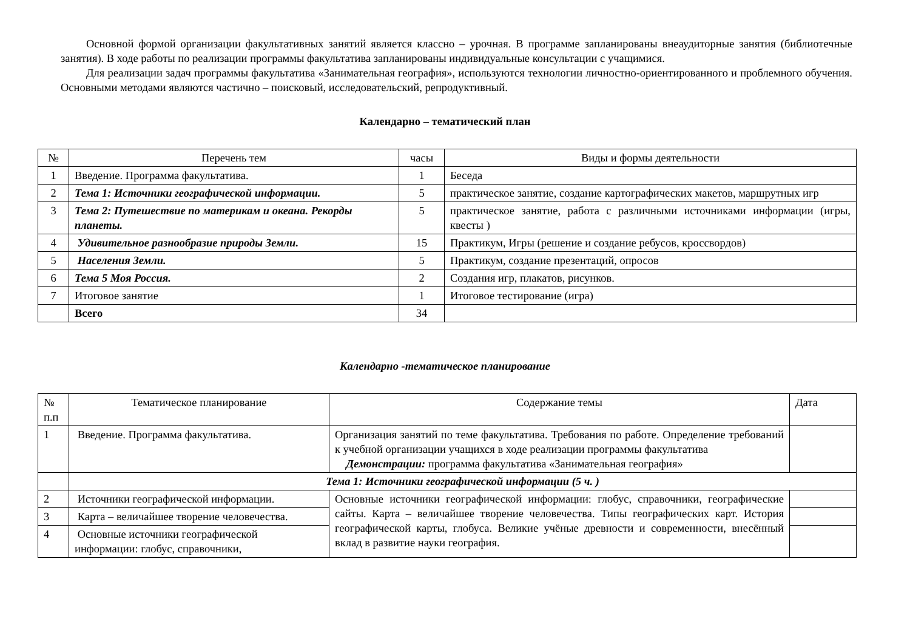Основной формой организации факультативных занятий является классно – урочная. В программе запланированы внеаудиторные занятия (библиотечные занятия). В ходе работы по реализации программы факультатива запланированы индивидуальные консультации с учащимися.
Для реализации задач программы факультатива «Занимательная география», используются технологии личностно-ориентированного и проблемного обучения. Основными методами являются частично – поисковый, исследовательский, репродуктивный.
Календарно – тематический план
| № | Перечень тем | часы | Виды и формы деятельности |
| --- | --- | --- | --- |
| 1 | Введение. Программа факультатива. | 1 | Беседа |
| 2 | Тема 1: Источники географической информации. | 5 | практическое занятие, создание картографических макетов, маршрутных игр |
| 3 | Тема 2: Путешествие по материкам и океана. Рекорды планеты. | 5 | практическое занятие, работа с различными источниками информации (игры, квесты ) |
| 4 | Удивительное разнообразие природы Земли. | 15 | Практикум, Игры (решение и создание ребусов, кроссвордов) |
| 5 | Населения Земли. | 5 | Практикум, создание презентаций, опросов |
| 6 | Тема 5 Моя Россия. | 2 | Создания игр, плакатов, рисунков. |
| 7 | Итоговое занятие | 1 | Итоговое тестирование (игра) |
| | Всего | 34 | |
Календарно -тематическое планирование
| № п.п | Тематическое планирование | Содержание темы | Дата |
| 1 | Введение. Программа факультатива. | Организация занятий по теме факультатива. Требования по работе. Определение требований к учебной организации учащихся в ходе реализации программы факультатива Демонстрации: программа факультатива «Занимательная география» | |
| | Тема 1: Источники географической информации (5 ч. ) | | |
| 2 | Источники географической информации. | Основные источники географической информации: глобус, справочники, географические сайты. Карта – величайшее творение человечества. Типы географических карт. История географической карты, глобуса. Великие учёные древности и современности, внесённый вклад в развитие науки география. | |
| 3 | Карта – величайшее творение человечества. | | |
| 4 | Основные источники географической информации: глобус, справочники, | | |